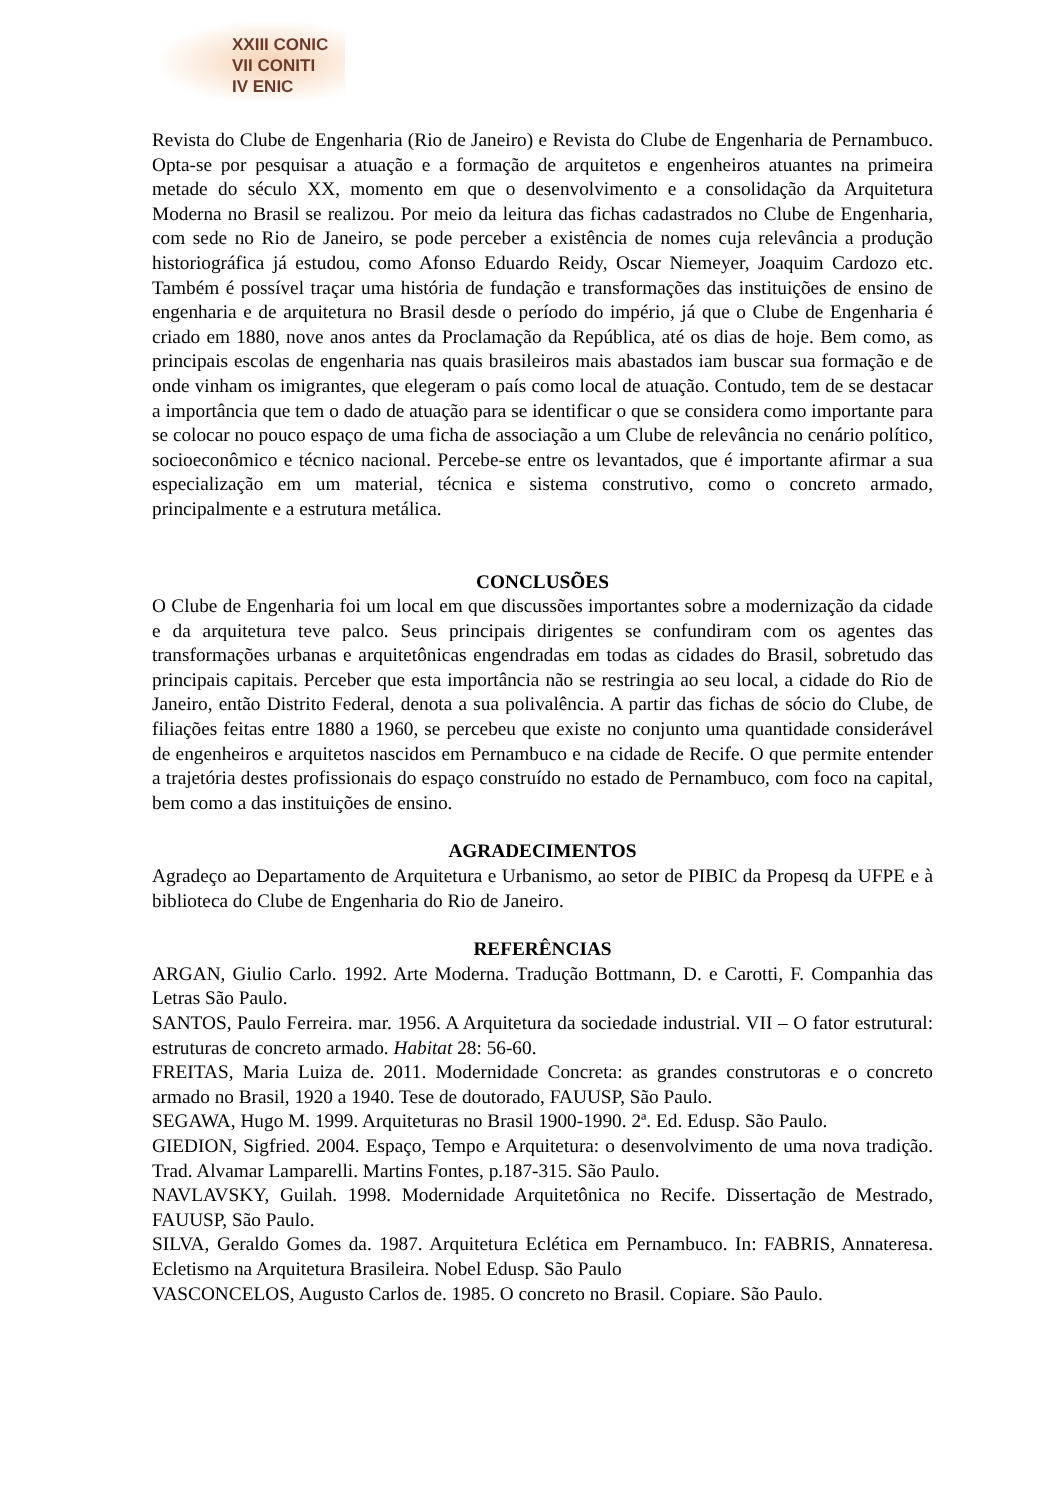XXIII CONIC
VII CONITI
IV ENIC
Revista do Clube de Engenharia (Rio de Janeiro) e Revista do Clube de Engenharia de Pernambuco. Opta-se por pesquisar a atuação e a formação de arquitetos e engenheiros atuantes na primeira metade do século XX, momento em que o desenvolvimento e a consolidação da Arquitetura Moderna no Brasil se realizou. Por meio da leitura das fichas cadastrados no Clube de Engenharia, com sede no Rio de Janeiro, se pode perceber a existência de nomes cuja relevância a produção historiográfica já estudou, como Afonso Eduardo Reidy, Oscar Niemeyer, Joaquim Cardozo etc. Também é possível traçar uma história de fundação e transformações das instituições de ensino de engenharia e de arquitetura no Brasil desde o período do império, já que o Clube de Engenharia é criado em 1880, nove anos antes da Proclamação da República, até os dias de hoje. Bem como, as principais escolas de engenharia nas quais brasileiros mais abastados iam buscar sua formação e de onde vinham os imigrantes, que elegeram o país como local de atuação. Contudo, tem de se destacar a importância que tem o dado de atuação para se identificar o que se considera como importante para se colocar no pouco espaço de uma ficha de associação a um Clube de relevância no cenário político, socioeconômico e técnico nacional. Percebe-se entre os levantados, que é importante afirmar a sua especialização em um material, técnica e sistema construtivo, como o concreto armado, principalmente e a estrutura metálica.
CONCLUSÕES
O Clube de Engenharia foi um local em que discussões importantes sobre a modernização da cidade e da arquitetura teve palco. Seus principais dirigentes se confundiram com os agentes das transformações urbanas e arquitetônicas engendradas em todas as cidades do Brasil, sobretudo das principais capitais. Perceber que esta importância não se restringia ao seu local, a cidade do Rio de Janeiro, então Distrito Federal, denota a sua polivalência. A partir das fichas de sócio do Clube, de filiações feitas entre 1880 a 1960, se percebeu que existe no conjunto uma quantidade considerável de engenheiros e arquitetos nascidos em Pernambuco e na cidade de Recife. O que permite entender a trajetória destes profissionais do espaço construído no estado de Pernambuco, com foco na capital, bem como a das instituições de ensino.
AGRADECIMENTOS
Agradeço ao Departamento de Arquitetura e Urbanismo, ao setor de PIBIC da Propesq da UFPE e à biblioteca do Clube de Engenharia do Rio de Janeiro.
REFERÊNCIAS
ARGAN, Giulio Carlo. 1992. Arte Moderna. Tradução Bottmann, D. e Carotti, F. Companhia das Letras São Paulo.
SANTOS, Paulo Ferreira. mar. 1956. A Arquitetura da sociedade industrial. VII – O fator estrutural: estruturas de concreto armado. Habitat 28: 56-60.
FREITAS, Maria Luiza de. 2011. Modernidade Concreta: as grandes construtoras e o concreto armado no Brasil, 1920 a 1940. Tese de doutorado, FAUUSP, São Paulo.
SEGAWA, Hugo M. 1999. Arquiteturas no Brasil 1900-1990. 2ª. Ed. Edusp. São Paulo.
GIEDION, Sigfried. 2004. Espaço, Tempo e Arquitetura: o desenvolvimento de uma nova tradição. Trad. Alvamar Lamparelli. Martins Fontes, p.187-315. São Paulo.
NAVLAVSKY, Guilah. 1998. Modernidade Arquitetônica no Recife. Dissertação de Mestrado, FAUUSP, São Paulo.
SILVA, Geraldo Gomes da. 1987. Arquitetura Eclética em Pernambuco. In: FABRIS, Annateresa. Ecletismo na Arquitetura Brasileira. Nobel Edusp. São Paulo
VASCONCELOS, Augusto Carlos de. 1985. O concreto no Brasil. Copiare. São Paulo.